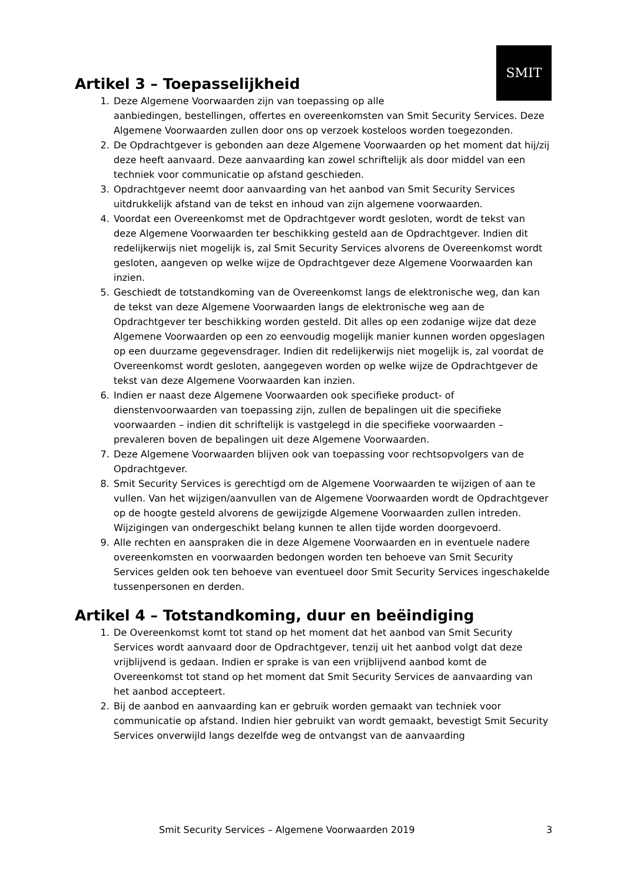SMIT
Artikel 3 – Toepasselijkheid
1. Deze Algemene Voorwaarden zijn van toepassing op alle
aanbiedingen, bestellingen, offertes en overeenkomsten van Smit Security Services. Deze Algemene Voorwaarden zullen door ons op verzoek kosteloos worden toegezonden.
2. De Opdrachtgever is gebonden aan deze Algemene Voorwaarden op het moment dat hij/zij deze heeft aanvaard. Deze aanvaarding kan zowel schriftelijk als door middel van een techniek voor communicatie op afstand geschieden.
3. Opdrachtgever neemt door aanvaarding van het aanbod van Smit Security Services uitdrukkelijk afstand van de tekst en inhoud van zijn algemene voorwaarden.
4. Voordat een Overeenkomst met de Opdrachtgever wordt gesloten, wordt de tekst van deze Algemene Voorwaarden ter beschikking gesteld aan de Opdrachtgever. Indien dit redelijkerwijs niet mogelijk is, zal Smit Security Services alvorens de Overeenkomst wordt gesloten, aangeven op welke wijze de Opdrachtgever deze Algemene Voorwaarden kan inzien.
5. Geschiedt de totstandkoming van de Overeenkomst langs de elektronische weg, dan kan de tekst van deze Algemene Voorwaarden langs de elektronische weg aan de Opdrachtgever ter beschikking worden gesteld. Dit alles op een zodanige wijze dat deze Algemene Voorwaarden op een zo eenvoudig mogelijk manier kunnen worden opgeslagen op een duurzame gegevensdrager. Indien dit redelijkerwijs niet mogelijk is, zal voordat de Overeenkomst wordt gesloten, aangegeven worden op welke wijze de Opdrachtgever de tekst van deze Algemene Voorwaarden kan inzien.
6. Indien er naast deze Algemene Voorwaarden ook specifieke product- of dienstenvoorwaarden van toepassing zijn, zullen de bepalingen uit die specifieke voorwaarden – indien dit schriftelijk is vastgelegd in die specifieke voorwaarden – prevaleren boven de bepalingen uit deze Algemene Voorwaarden.
7. Deze Algemene Voorwaarden blijven ook van toepassing voor rechtsopvolgers van de Opdrachtgever.
8. Smit Security Services is gerechtigd om de Algemene Voorwaarden te wijzigen of aan te vullen. Van het wijzigen/aanvullen van de Algemene Voorwaarden wordt de Opdrachtgever op de hoogte gesteld alvorens de gewijzigde Algemene Voorwaarden zullen intreden. Wijzigingen van ondergeschikt belang kunnen te allen tijde worden doorgevoerd.
9. Alle rechten en aanspraken die in deze Algemene Voorwaarden en in eventuele nadere overeenkomsten en voorwaarden bedongen worden ten behoeve van Smit Security Services gelden ook ten behoeve van eventueel door Smit Security Services ingeschakelde tussenpersonen en derden.
Artikel 4 – Totstandkoming, duur en beëindiging
1. De Overeenkomst komt tot stand op het moment dat het aanbod van Smit Security Services wordt aanvaard door de Opdrachtgever, tenzij uit het aanbod volgt dat deze vrijblijvend is gedaan. Indien er sprake is van een vrijblijvend aanbod komt de Overeenkomst tot stand op het moment dat Smit Security Services de aanvaarding van het aanbod accepteert.
2. Bij de aanbod en aanvaarding kan er gebruik worden gemaakt van techniek voor communicatie op afstand. Indien hier gebruikt van wordt gemaakt, bevestigt Smit Security Services onverwijld langs dezelfde weg de ontvangst van de aanvaarding
Smit Security Services – Algemene Voorwaarden 2019 3